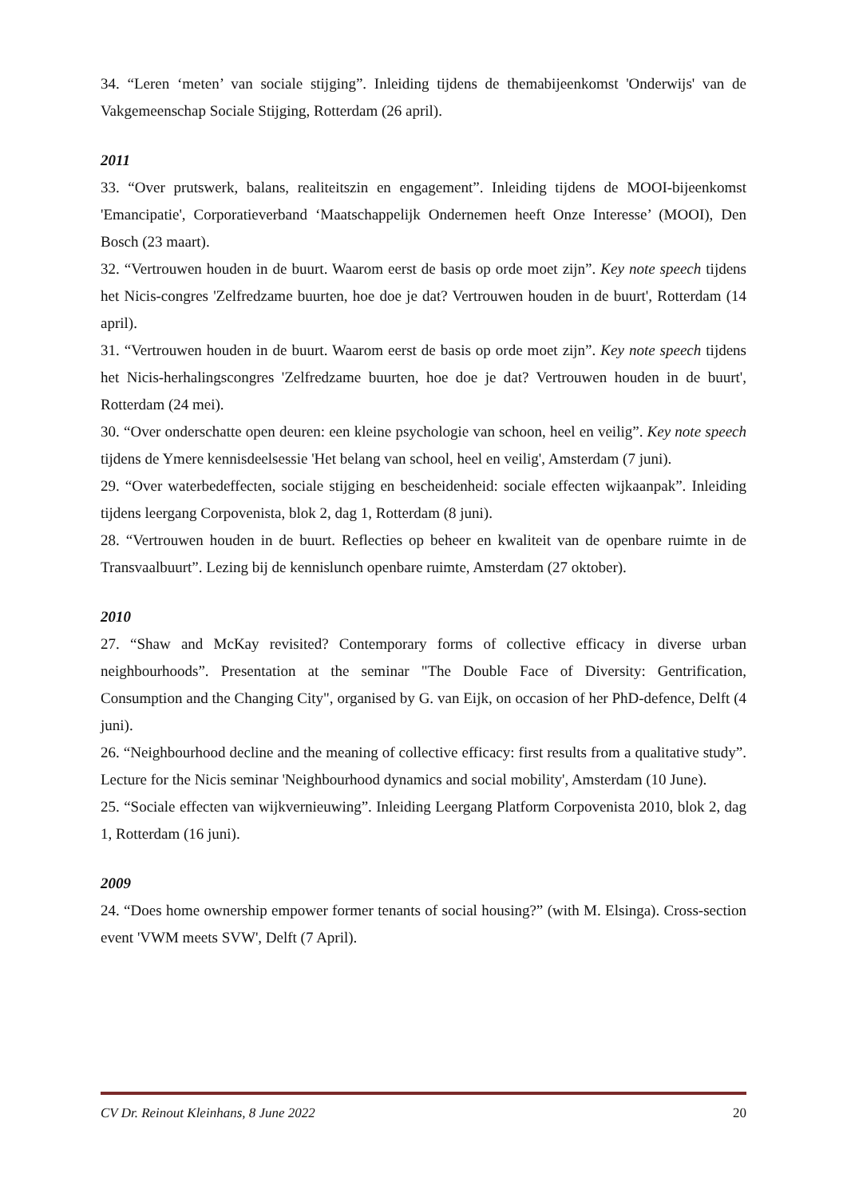34. “Leren ‘meten’ van sociale stijging”. Inleiding tijdens de themabijeenkomst 'Onderwijs' van de Vakgemeenschap Sociale Stijging, Rotterdam (26 april).
2011
33. “Over prutswerk, balans, realiteitszin en engagement”. Inleiding tijdens de MOOI-bijeenkomst 'Emancipatie', Corporatieverband ‘Maatschappelijk Ondernemen heeft Onze Interesse’ (MOOI), Den Bosch (23 maart).
32. “Vertrouwen houden in de buurt. Waarom eerst de basis op orde moet zijn”. Key note speech tijdens het Nicis-congres 'Zelfredzame buurten, hoe doe je dat? Vertrouwen houden in de buurt', Rotterdam (14 april).
31. “Vertrouwen houden in de buurt. Waarom eerst de basis op orde moet zijn”. Key note speech tijdens het Nicis-herhalingscongres 'Zelfredzame buurten, hoe doe je dat? Vertrouwen houden in de buurt', Rotterdam (24 mei).
30. “Over onderschatte open deuren: een kleine psychologie van schoon, heel en veilig”. Key note speech tijdens de Ymere kennisdeelsessie 'Het belang van school, heel en veilig', Amsterdam (7 juni).
29. “Over waterbedeffecten, sociale stijging en bescheidenheid: sociale effecten wijkaanpak”. Inleiding tijdens leergang Corpovenista, blok 2, dag 1, Rotterdam (8 juni).
28. “Vertrouwen houden in de buurt. Reflecties op beheer en kwaliteit van de openbare ruimte in de Transvaalbuurt”. Lezing bij de kennislunch openbare ruimte, Amsterdam (27 oktober).
2010
27. “Shaw and McKay revisited? Contemporary forms of collective efficacy in diverse urban neighbourhoods”. Presentation at the seminar "The Double Face of Diversity: Gentrification, Consumption and the Changing City", organised by G. van Eijk, on occasion of her PhD-defence, Delft (4 juni).
26. “Neighbourhood decline and the meaning of collective efficacy: first results from a qualitative study”. Lecture for the Nicis seminar 'Neighbourhood dynamics and social mobility', Amsterdam (10 June).
25. “Sociale effecten van wijkvernieuwing”. Inleiding Leergang Platform Corpovenista 2010, blok 2, dag 1, Rotterdam (16 juni).
2009
24. “Does home ownership empower former tenants of social housing?” (with M. Elsinga). Cross-section event 'VWM meets SVW', Delft (7 April).
CV Dr. Reinout Kleinhans, 8 June 2022 20